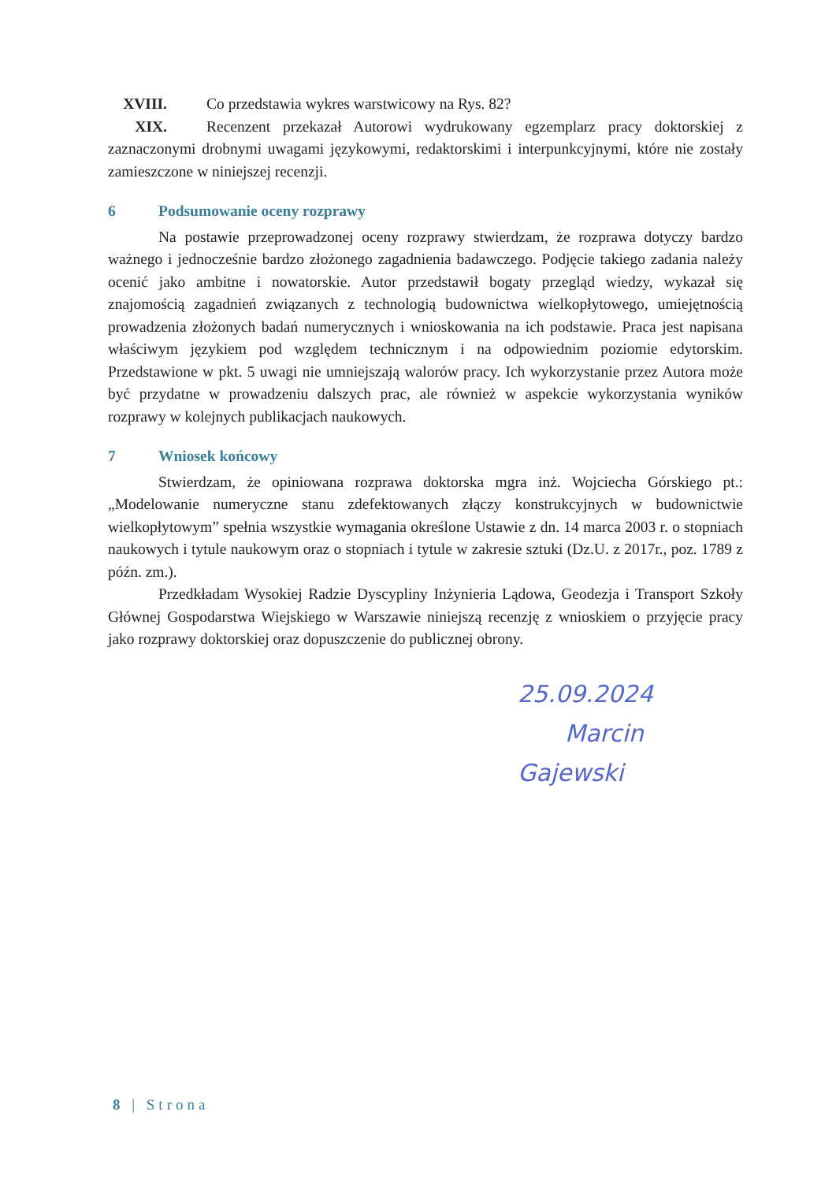XVIII. Co przedstawia wykres warstwicowy na Rys. 82?
XIX. Recenzent przekazał Autorowi wydrukowany egzemplarz pracy doktorskiej z zaznaczonymi drobnymi uwagami językowymi, redaktorskimi i interpunkcyjnymi, które nie zostały zamieszczone w niniejszej recenzji.
6 Podsumowanie oceny rozprawy
Na postawie przeprowadzonej oceny rozprawy stwierdzam, że rozprawa dotyczy bardzo ważnego i jednocześnie bardzo złożonego zagadnienia badawczego. Podjęcie takiego zadania należy ocenić jako ambitne i nowatorskie. Autor przedstawił bogaty przegląd wiedzy, wykazał się znajomością zagadnień związanych z technologią budownictwa wielkopłytowego, umiejętnością prowadzenia złożonych badań numerycznych i wnioskowania na ich podstawie. Praca jest napisana właściwym językiem pod względem technicznym i na odpowiednim poziomie edytorskim. Przedstawione w pkt. 5 uwagi nie umniejszają walorów pracy. Ich wykorzystanie przez Autora może być przydatne w prowadzeniu dalszych prac, ale również w aspekcie wykorzystania wyników rozprawy w kolejnych publikacjach naukowych.
7 Wniosek końcowy
Stwierdzam, że opiniowana rozprawa doktorska mgra inż. Wojciecha Górskiego pt.: „Modelowanie numeryczne stanu zdefektowanych złączy konstrukcyjnych w budownictwie wielkopłytowym” spełnia wszystkie wymagania określone Ustawie z dn. 14 marca 2003 r. o stopniach naukowych i tytule naukowym oraz o stopniach i tytule w zakresie sztuki (Dz.U. z 2017r., poz. 1789 z późn. zm.).
Przedkładam Wysokiej Radzie Dyscypliny Inżynieria Lądowa, Geodezja i Transport Szkoły Głównej Gospodarstwa Wiejskiego w Warszawie niniejszą recenzję z wnioskiem o przyjęcie pracy jako rozprawy doktorskiej oraz dopuszczenie do publicznej obrony.
25.09.2024
Marcin Gajewski
8 | Strona